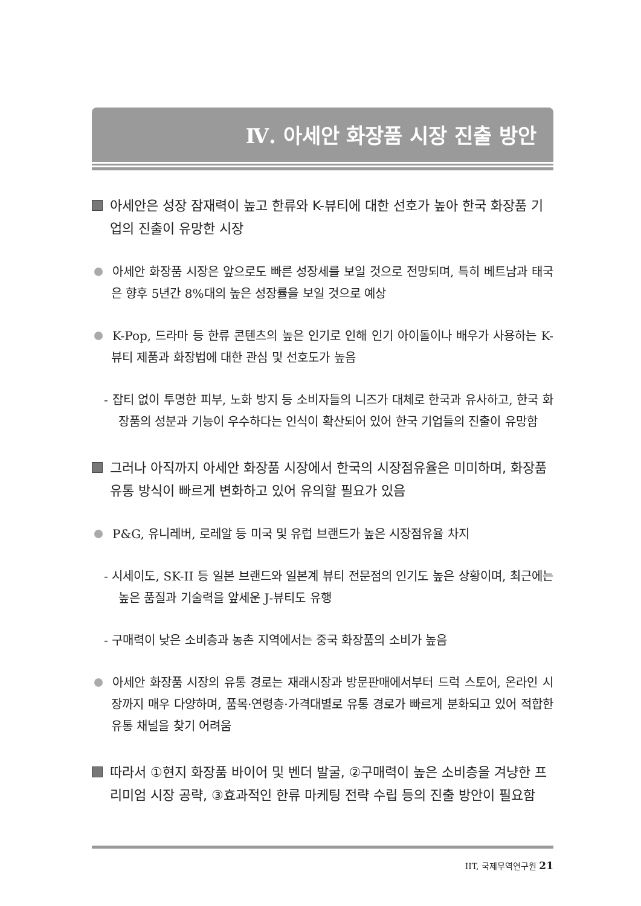Ⅳ. 아세안 화장품 시장 진출 방안
아세안은 성장 잠재력이 높고 한류와 K-뷰티에 대한 선호가 높아 한국 화장품 기업의 진출이 유망한 시장
아세안 화장품 시장은 앞으로도 빠른 성장세를 보일 것으로 전망되며, 특히 베트남과 태국은 향후 5년간 8%대의 높은 성장률을 보일 것으로 예상
K-Pop, 드라마 등 한류 콘텐츠의 높은 인기로 인해 인기 아이돌이나 배우가 사용하는 K-뷰티 제품과 화장법에 대한 관심 및 선호도가 높음
- 잡티 없이 투명한 피부, 노화 방지 등 소비자들의 니즈가 대체로 한국과 유사하고, 한국 화장품의 성분과 기능이 우수하다는 인식이 확산되어 있어 한국 기업들의 진출이 유망함
그러나 아직까지 아세안 화장품 시장에서 한국의 시장점유율은 미미하며, 화장품 유통 방식이 빠르게 변화하고 있어 유의할 필요가 있음
P&G, 유니레버, 로레알 등 미국 및 유럽 브랜드가 높은 시장점유율 차지
- 시세이도, SK-II 등 일본 브랜드와 일본계 뷰티 전문점의 인기도 높은 상황이며, 최근에는 높은 품질과 기술력을 앞세운 J-뷰티도 유행
- 구매력이 낮은 소비층과 농촌 지역에서는 중국 화장품의 소비가 높음
아세안 화장품 시장의 유통 경로는 재래시장과 방문판매에서부터 드럭 스토어, 온라인 시장까지 매우 다양하며, 품목·연령층·가격대별로 유통 경로가 빠르게 분화되고 있어 적합한 유통 채널을 찾기 어려움
따라서 ①현지 화장품 바이어 및 벤더 발굴, ②구매력이 높은 소비층을 겨냥한 프리미엄 시장 공략, ③효과적인 한류 마케팅 전략 수립 등의 진출 방안이 필요함
IIT, 국제무역연구원 21